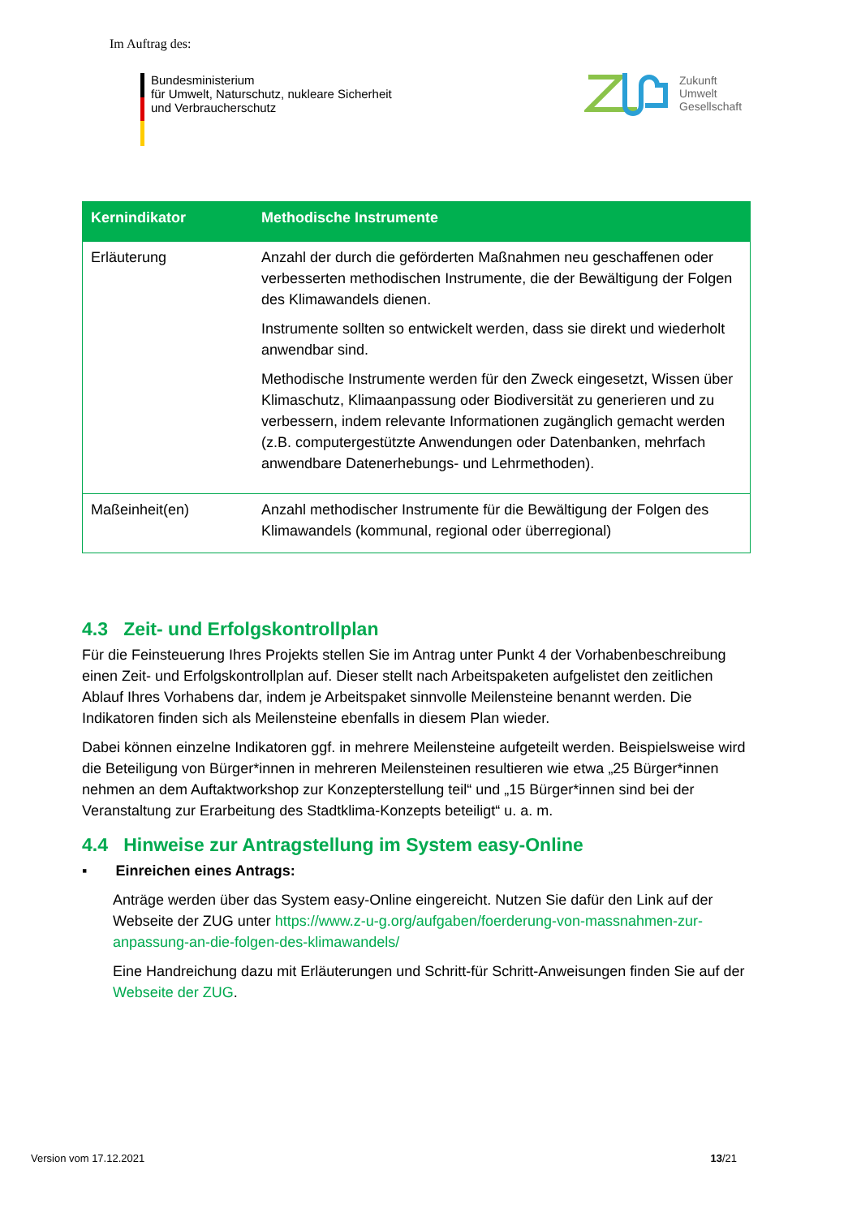Im Auftrag des:
Bundesministerium
für Umwelt, Naturschutz, nukleare Sicherheit
und Verbraucherschutz
Zukunft
Umwelt
Gesellschaft
| Kernindikator | Methodische Instrumente |
| --- | --- |
| Erläuterung | Anzahl der durch die geförderten Maßnahmen neu geschaffenen oder verbesserten methodischen Instrumente, die der Bewältigung der Folgen des Klimawandels dienen. Instrumente sollten so entwickelt werden, dass sie direkt und wiederholt anwendbar sind. Methodische Instrumente werden für den Zweck eingesetzt, Wissen über Klimaschutz, Klimaanpassung oder Biodiversität zu generieren und zu verbessern, indem relevante Informationen zugänglich gemacht werden (z.B. computergestützte Anwendungen oder Datenbanken, mehrfach anwendbare Datenerhebungs- und Lehrmethoden). |
| Maßeinheit(en) | Anzahl methodischer Instrumente für die Bewältigung der Folgen des Klimawandels (kommunal, regional oder überregional) |
4.3 Zeit- und Erfolgskontrollplan
Für die Feinsteuerung Ihres Projekts stellen Sie im Antrag unter Punkt 4 der Vorhabenbeschreibung einen Zeit- und Erfolgskontrollplan auf. Dieser stellt nach Arbeitspaketen aufgelistet den zeitlichen Ablauf Ihres Vorhabens dar, indem je Arbeitspaket sinnvolle Meilensteine benannt werden. Die Indikatoren finden sich als Meilensteine ebenfalls in diesem Plan wieder.
Dabei können einzelne Indikatoren ggf. in mehrere Meilensteine aufgeteilt werden. Beispielsweise wird die Beteiligung von Bürger*innen in mehreren Meilensteinen resultieren wie etwa „25 Bürger*innen nehmen an dem Auftaktworkshop zur Konzepterstellung teil“ und „15 Bürger*innen sind bei der Veranstaltung zur Erarbeitung des Stadtklima-Konzepts beteiligt“ u. a. m.
4.4 Hinweise zur Antragstellung im System easy-Online
▪ Einreichen eines Antrags:
Anträge werden über das System easy-Online eingereicht. Nutzen Sie dafür den Link auf der Webseite der ZUG unter https://www.z-u-g.org/aufgaben/foerderung-von-massnahmen-zur-anpassung-an-die-folgen-des-klimawandels/
Eine Handreichung dazu mit Erläuterungen und Schritt-für Schritt-Anweisungen finden Sie auf der Webseite der ZUG.
Version vom 17.12.2021 13/21